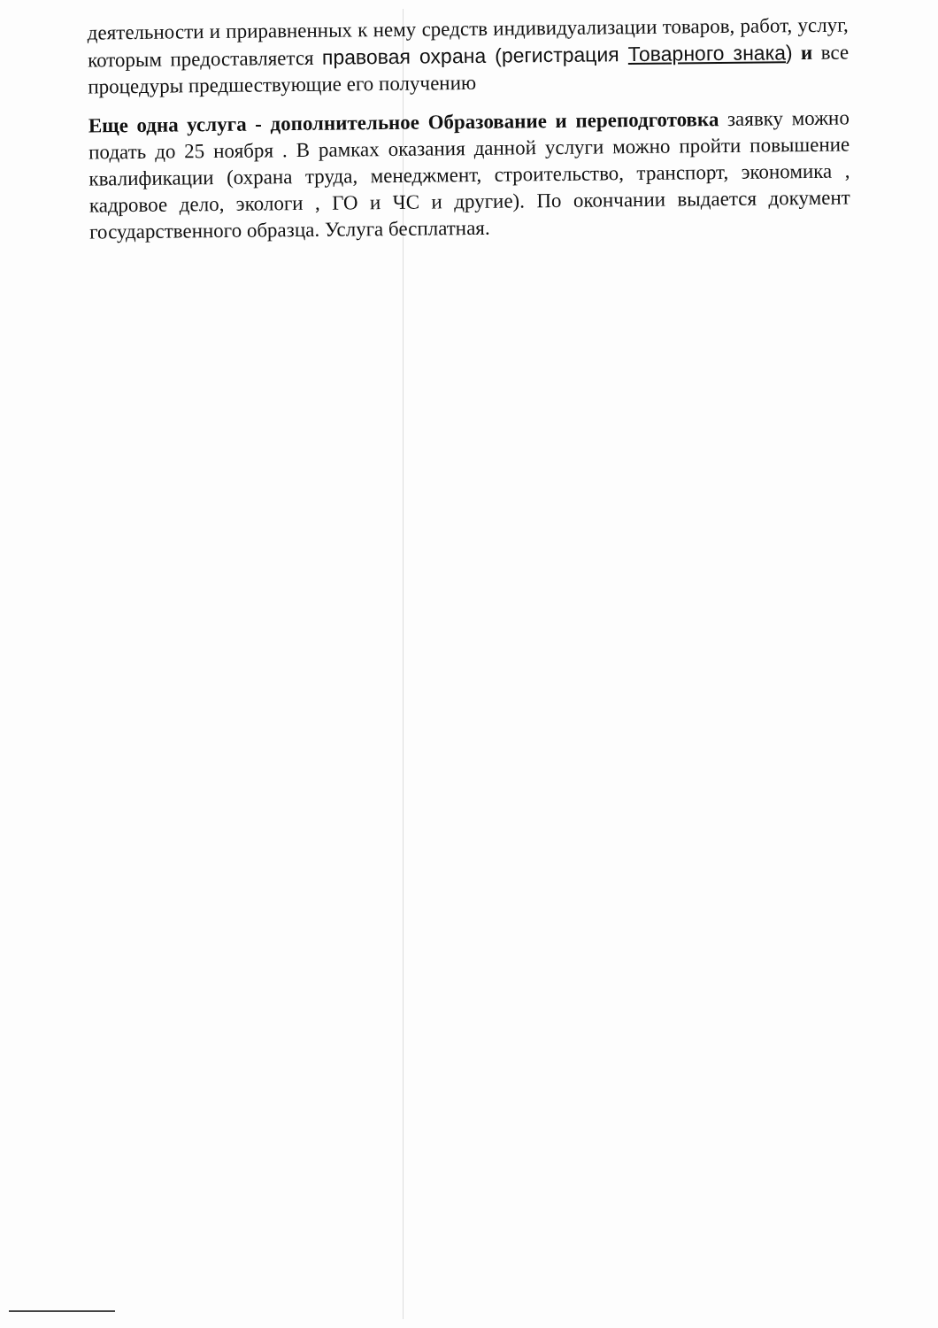деятельности и приравненных к нему средств индивидуализации товаров, работ, услуг, которым предоставляется правовая охрана (регистрация Товарного знака) и все процедуры предшествующие его получению
Еще одна услуга - дополнительное Образование и переподготовка заявку можно подать до 25 ноября . В рамках оказания данной услуги можно пройти повышение квалификации (охрана труда, менеджмент, строительство, транспорт, экономика , кадровое дело, экологи , ГО и ЧС и другие). По окончании выдается документ государственного образца. Услуга бесплатная.